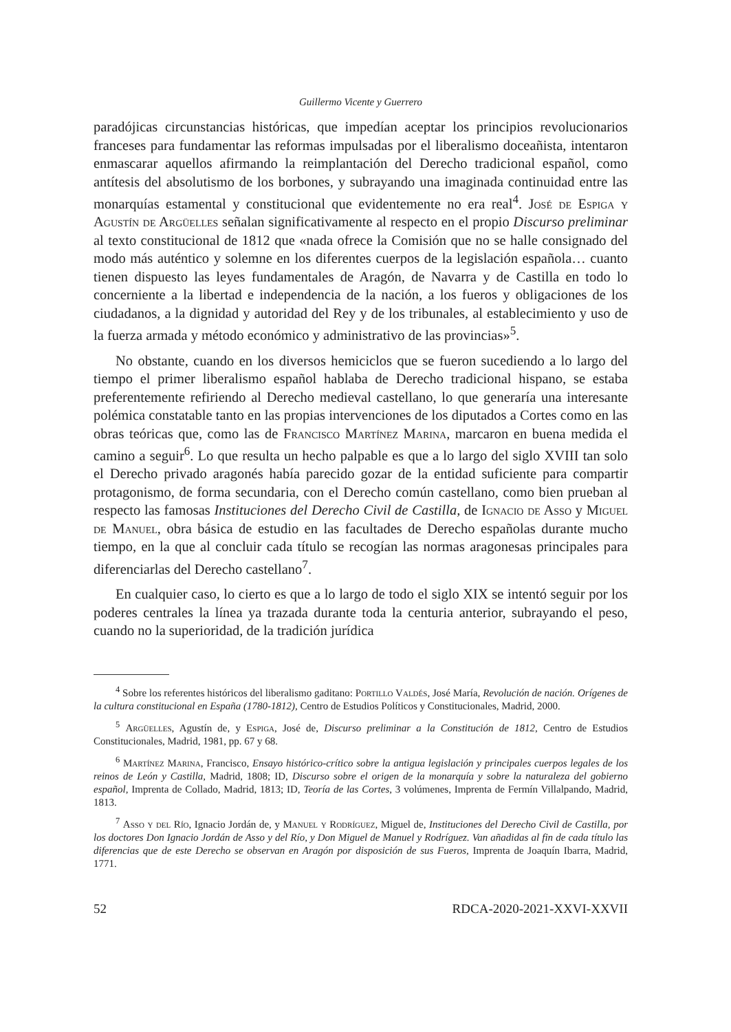Guillermo Vicente y Guerrero
paradójicas circunstancias históricas, que impedían aceptar los principios revolucionarios franceses para fundamentar las reformas impulsadas por el liberalismo doceañista, intentaron enmascarar aquellos afirmando la reimplantación del Derecho tradicional español, como antítesis del absolutismo de los borbones, y subrayando una imaginada continuidad entre las monarquías estamental y constitucional que evidentemente no era real<sup>4</sup>. José de Espiga y Agustín de Argüelles señalan significativamente al respecto en el propio Discurso preliminar al texto constitucional de 1812 que «nada ofrece la Comisión que no se halle consignado del modo más auténtico y solemne en los diferentes cuerpos de la legislación española… cuanto tienen dispuesto las leyes fundamentales de Aragón, de Navarra y de Castilla en todo lo concerniente a la libertad e independencia de la nación, a los fueros y obligaciones de los ciudadanos, a la dignidad y autoridad del Rey y de los tribunales, al establecimiento y uso de la fuerza armada y método económico y administrativo de las provincias»<sup>5</sup>.
No obstante, cuando en los diversos hemiciclos que se fueron sucediendo a lo largo del tiempo el primer liberalismo español hablaba de Derecho tradicional hispano, se estaba preferentemente refiriendo al Derecho medieval castellano, lo que generaría una interesante polémica constatable tanto en las propias intervenciones de los diputados a Cortes como en las obras teóricas que, como las de Francisco Martínez Marina, marcaron en buena medida el camino a seguir<sup>6</sup>. Lo que resulta un hecho palpable es que a lo largo del siglo XVIII tan solo el Derecho privado aragonés había parecido gozar de la entidad suficiente para compartir protagonismo, de forma secundaria, con el Derecho común castellano, como bien prueban al respecto las famosas Instituciones del Derecho Civil de Castilla, de Ignacio de Asso y Miguel de Manuel, obra básica de estudio en las facultades de Derecho españolas durante mucho tiempo, en la que al concluir cada título se recogían las normas aragonesas principales para diferenciarlas del Derecho castellano<sup>7</sup>.
En cualquier caso, lo cierto es que a lo largo de todo el siglo XIX se intentó seguir por los poderes centrales la línea ya trazada durante toda la centuria anterior, subrayando el peso, cuando no la superioridad, de la tradición jurídica
<sup>4</sup> Sobre los referentes históricos del liberalismo gaditano: Portillo Valdés, José María, Revolución de nación. Orígenes de la cultura constitucional en España (1780-1812), Centro de Estudios Políticos y Constitucionales, Madrid, 2000.
<sup>5</sup> Argüelles, Agustín de, y Espiga, José de, Discurso preliminar a la Constitución de 1812, Centro de Estudios Constitucionales, Madrid, 1981, pp. 67 y 68.
<sup>6</sup> Martínez Marina, Francisco, Ensayo histórico-crítico sobre la antigua legislación y principales cuerpos legales de los reinos de León y Castilla, Madrid, 1808; ID, Discurso sobre el origen de la monarquía y sobre la naturaleza del gobierno español, Imprenta de Collado, Madrid, 1813; ID, Teoría de las Cortes, 3 volúmenes, Imprenta de Fermín Villalpando, Madrid, 1813.
<sup>7</sup> Asso y del Río, Ignacio Jordán de, y Manuel y Rodríguez, Miguel de, Instituciones del Derecho Civil de Castilla, por los doctores Don Ignacio Jordán de Asso y del Río, y Don Miguel de Manuel y Rodríguez. Van añadidas al fin de cada título las diferencias que de este Derecho se observan en Aragón por disposición de sus Fueros, Imprenta de Joaquín Ibarra, Madrid, 1771.
52 RDCA-2020-2021-XXVI-XXVII